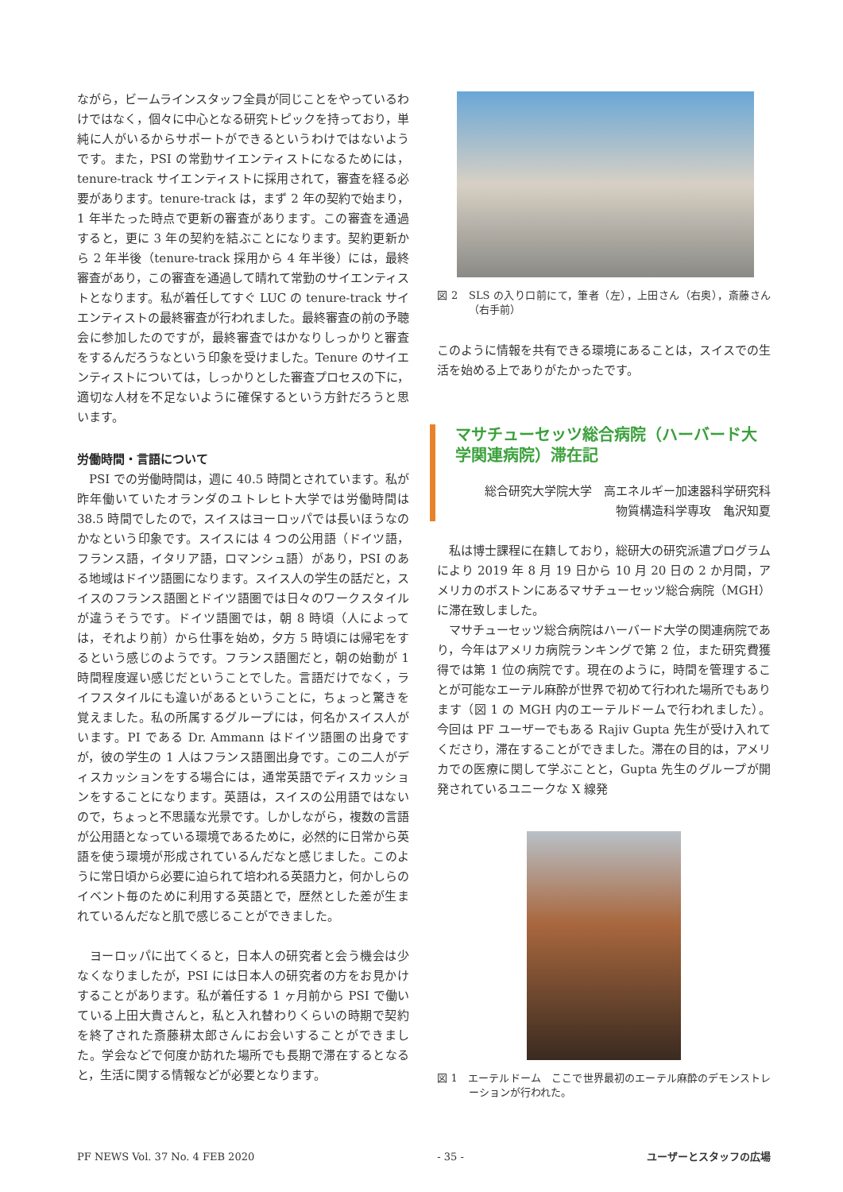ながら，ビームラインスタッフ全員が同じことをやっているわけではなく，個々に中心となる研究トピックを持っており，単純に人がいるからサポートができるというわけではないようです。また，PSI の常勤サイエンティストになるためには，tenure-track サイエンティストに採用されて，審査を経る必要があります。tenure-track は，まず 2 年の契約で始まり，1 年半たった時点で更新の審査があります。この審査を通過すると，更に 3 年の契約を結ぶことになります。契約更新から 2 年半後（tenure-track 採用から 4 年半後）には，最終審査があり，この審査を通過して晴れて常勤のサイエンティストとなります。私が着任してすぐ LUC の tenure-track サイエンティストの最終審査が行われました。最終審査の前の予聴会に参加したのですが，最終審査ではかなりしっかりと審査をするんだろうなという印象を受けました。Tenure のサイエンティストについては，しっかりとした審査プロセスの下に，適切な人材を不足ないように確保するという方針だろうと思います。
労働時間・言語について
　PSI での労働時間は，週に 40.5 時間とされています。私が昨年働いていたオランダのユトレヒト大学では労働時間は 38.5 時間でしたので，スイスはヨーロッパでは長いほうなのかなという印象です。スイスには 4 つの公用語（ドイツ語，フランス語，イタリア語，ロマンシュ語）があり，PSI のある地域はドイツ語圏になります。スイス人の学生の話だと，スイスのフランス語圏とドイツ語圏では日々のワークスタイルが違うそうです。ドイツ語圏では，朝 8 時頃（人によっては，それより前）から仕事を始め，夕方 5 時頃には帰宅をするという感じのようです。フランス語圏だと，朝の始動が 1 時間程度遅い感じだということでした。言語だけでなく，ライフスタイルにも違いがあるということに，ちょっと驚きを覚えました。私の所属するグループには，何名かスイス人がいます。PI である Dr. Ammann はドイツ語圏の出身ですが，彼の学生の 1 人はフランス語圏出身です。この二人がディスカッションをする場合には，通常英語でディスカッションをすることになります。英語は，スイスの公用語ではないので，ちょっと不思議な光景です。しかしながら，複数の言語が公用語となっている環境であるために，必然的に日常から英語を使う環境が形成されているんだなと感じました。このように常日頃から必要に迫られて培われる英語力と，何かしらのイベント毎のために利用する英語とで，歴然とした差が生まれているんだなと肌で感じることができました。
　ヨーロッパに出てくると，日本人の研究者と会う機会は少なくなりましたが，PSI には日本人の研究者の方をお見かけすることがあります。私が着任する 1 ヶ月前から PSI で働いている上田大貴さんと，私と入れ替わりくらいの時期で契約を終了された斎藤耕太郎さんにお会いすることができました。学会などで何度か訪れた場所でも長期で滞在するとなると，生活に関する情報などが必要となります。
図 2　SLS の入り口前にて，筆者（左），上田さん（右奥），斎藤さん（右手前）
このように情報を共有できる環境にあることは，スイスでの生活を始める上でありがたかったです。
マサチューセッツ総合病院（ハーバード大学関連病院）滞在記
総合研究大学院大学　高エネルギー加速器科学研究科
物質構造科学専攻　亀沢知夏
　私は博士課程に在籍しており，総研大の研究派遣プログラムにより 2019 年 8 月 19 日から 10 月 20 日の 2 か月間，アメリカのボストンにあるマサチューセッツ総合病院（MGH）に滞在致しました。
　マサチューセッツ総合病院はハーバード大学の関連病院であり，今年はアメリカ病院ランキングで第 2 位，また研究費獲得では第 1 位の病院です。現在のように，時間を管理することが可能なエーテル麻酔が世界で初めて行われた場所でもあります（図 1 の MGH 内のエーテルドームで行われました）。今回は PF ユーザーでもある Rajiv Gupta 先生が受け入れてくださり，滞在することができました。滞在の目的は，アメリカでの医療に関して学ぶことと，Gupta 先生のグループが開発されているユニークな X 線発
図 1　エーテルドーム　ここで世界最初のエーテル麻酔のデモンストレーションが行われた。
PF NEWS Vol. 37 No. 4 FEB 2020 - 35 - ユーザーとスタッフの広場